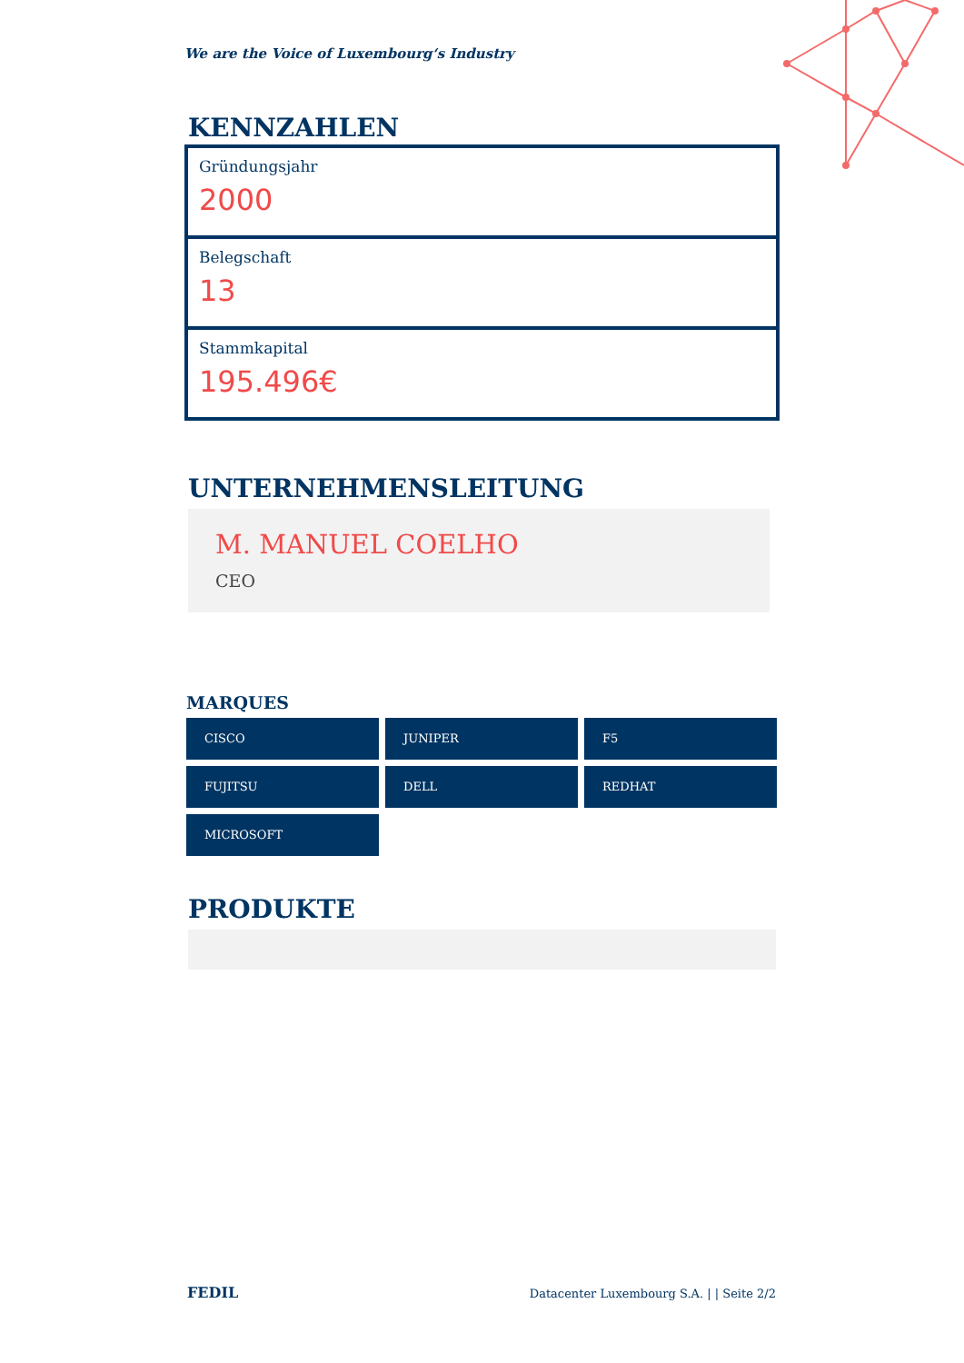We are the Voice of Luxembourg‘s Industry
KENNZAHLEN
Gründungsjahr
2000
Belegschaft
13
Stammkapital
195.496€
UNTERNEHMENSLEITUNG
M. MANUEL COELHO
CEO
MARQUES
CISCO
JUNIPER
F5
FUJITSU
DELL
REDHAT
MICROSOFT
PRODUKTE
FEDIL Datacenter Luxembourg S.A. | | Seite 2/2